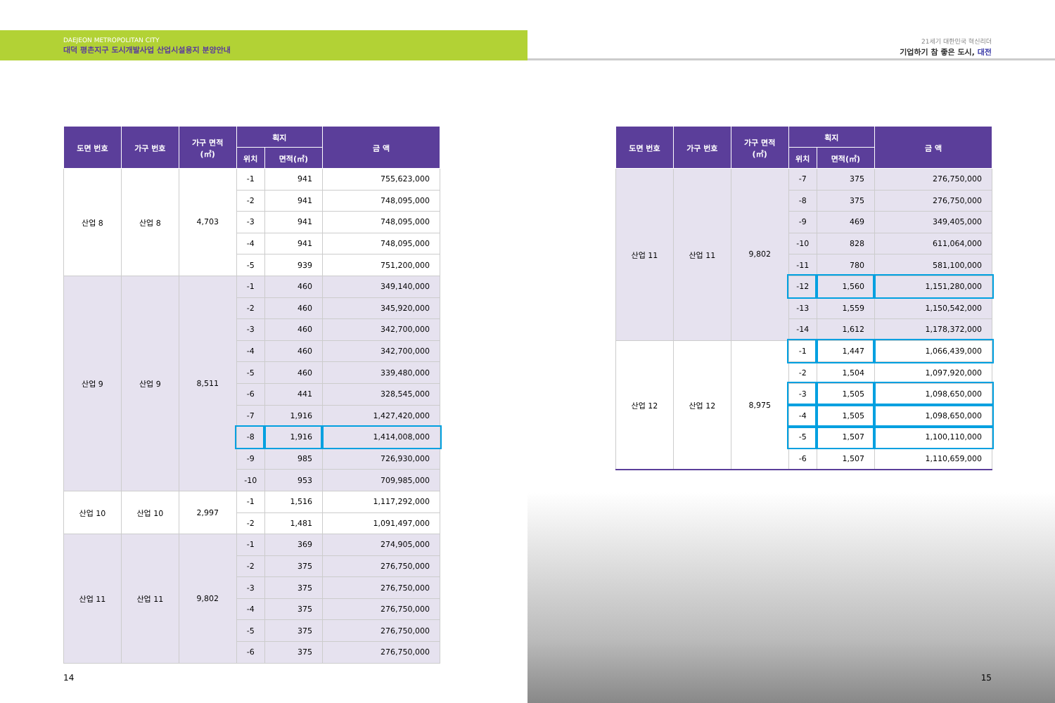DAEJEON METROPOLITAN CITY
대덕 평촌지구 도시개발사업 산업시설용지 분양안내
21세기 대한민국 혁신리더
기업하기 참 좋은 도시, 대전
| 도면 번호 | 가구 번호 | 가구 면적 (㎡) | 획지 | | 금 액 |
| --- | --- | --- | --- | --- | --- |
| | | | 위치 | 면적(㎡) | |
| 산업 8 | 산업 8 | 4,703 | -1 | 941 | 755,623,000 |
| | | | -2 | 941 | 748,095,000 |
| | | | -3 | 941 | 748,095,000 |
| | | | -4 | 941 | 748,095,000 |
| | | | -5 | 939 | 751,200,000 |
| 산업 9 | 산업 9 | 8,511 | -1 | 460 | 349,140,000 |
| | | | -2 | 460 | 345,920,000 |
| | | | -3 | 460 | 342,700,000 |
| | | | -4 | 460 | 342,700,000 |
| | | | -5 | 460 | 339,480,000 |
| | | | -6 | 441 | 328,545,000 |
| | | | -7 | 1,916 | 1,427,420,000 |
| | | | -8 | 1,916 | 1,414,008,000 |
| | | | -9 | 985 | 726,930,000 |
| | | | -10 | 953 | 709,985,000 |
| 산업 10 | 산업 10 | 2,997 | -1 | 1,516 | 1,117,292,000 |
| | | | -2 | 1,481 | 1,091,497,000 |
| 산업 11 | 산업 11 | 9,802 | -1 | 369 | 274,905,000 |
| | | | -2 | 375 | 276,750,000 |
| | | | -3 | 375 | 276,750,000 |
| | | | -4 | 375 | 276,750,000 |
| | | | -5 | 375 | 276,750,000 |
| | | | -6 | 375 | 276,750,000 |
| 도면 번호 | 가구 번호 | 가구 면적 (㎡) | 획지 | | 금 액 |
| --- | --- | --- | --- | --- | --- |
| | | | 위치 | 면적(㎡) | |
| 산업 11 | 산업 11 | 9,802 | -7 | 375 | 276,750,000 |
| | | | -8 | 375 | 276,750,000 |
| | | | -9 | 469 | 349,405,000 |
| | | | -10 | 828 | 611,064,000 |
| | | | -11 | 780 | 581,100,000 |
| | | | -12 | 1,560 | 1,151,280,000 |
| | | | -13 | 1,559 | 1,150,542,000 |
| | | | -14 | 1,612 | 1,178,372,000 |
| 산업 12 | 산업 12 | 8,975 | -1 | 1,447 | 1,066,439,000 |
| | | | -2 | 1,504 | 1,097,920,000 |
| | | | -3 | 1,505 | 1,098,650,000 |
| | | | -4 | 1,505 | 1,098,650,000 |
| | | | -5 | 1,507 | 1,100,110,000 |
| | | | -6 | 1,507 | 1,110,659,000 |
14 15